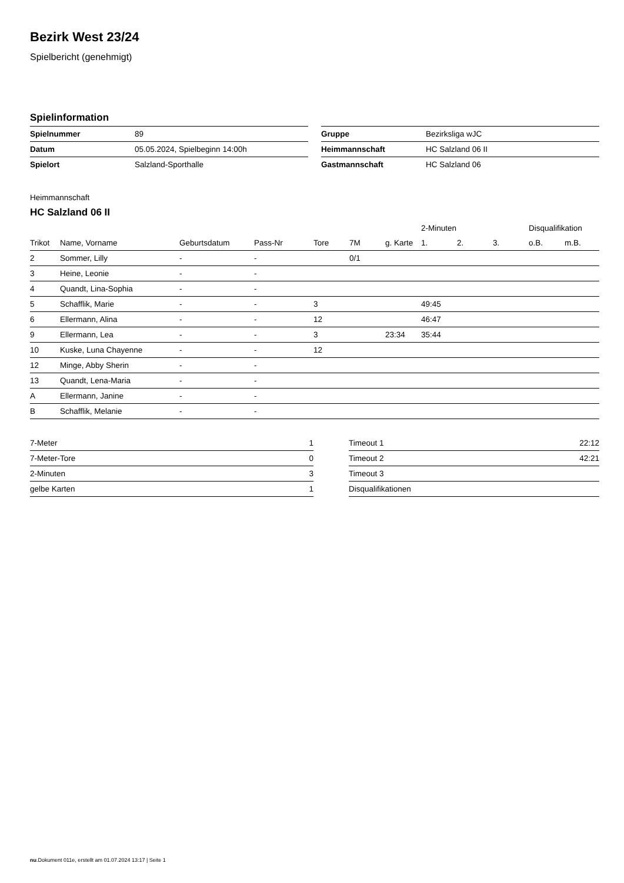Bezirk West 23/24
Spielbericht (genehmigt)
Spielinformation
| Spielnummer | 89 |
| Datum | 05.05.2024, Spielbeginn 14:00h |
| Spielort | Salzland-Sporthalle |
| Gruppe | Bezirksliga wJC |
| Heimmannschaft | HC Salzland 06 II |
| Gastmannschaft | HC Salzland 06 |
Heimmannschaft
HC Salzland 06 II
| | | | | | | | 2-Minuten | | | Disqualifikation | |
| --- | --- | --- | --- | --- | --- | --- | --- | --- | --- | --- | --- |
| Trikot | Name, Vorname | Geburtsdatum | Pass-Nr | Tore | 7M | g. Karte | 1. | 2. | 3. | o.B. | m.B. |
| 2 | Sommer, Lilly | - | - | | 0/1 | | | | | | |
| 3 | Heine, Leonie | - | - | | | | | | | | |
| 4 | Quandt, Lina-Sophia | - | - | | | | | | | | |
| 5 | Schafflik, Marie | - | - | 3 | | | 49:45 | | | | |
| 6 | Ellermann, Alina | - | - | 12 | | | 46:47 | | | | |
| 9 | Ellermann, Lea | - | - | 3 | | 23:34 | 35:44 | | | | |
| 10 | Kuske, Luna Chayenne | - | - | 12 | | | | | | | |
| 12 | Minge, Abby Sherin | - | - | | | | | | | | |
| 13 | Quandt, Lena-Maria | - | - | | | | | | | | |
| A | Ellermann, Janine | - | - | | | | | | | | |
| B | Schafflik, Melanie | - | - | | | | | | | | |
| 7-Meter | 1 |
| 7-Meter-Tore | 0 |
| 2-Minuten | 3 |
| gelbe Karten | 1 |
| Timeout 1 | 22:12 |
| Timeout 2 | 42:21 |
| Timeout 3 | |
| Disqualifikationen | |
nu.Dokument 011e, erstellt am 01.07.2024 13:17 | Seite 1